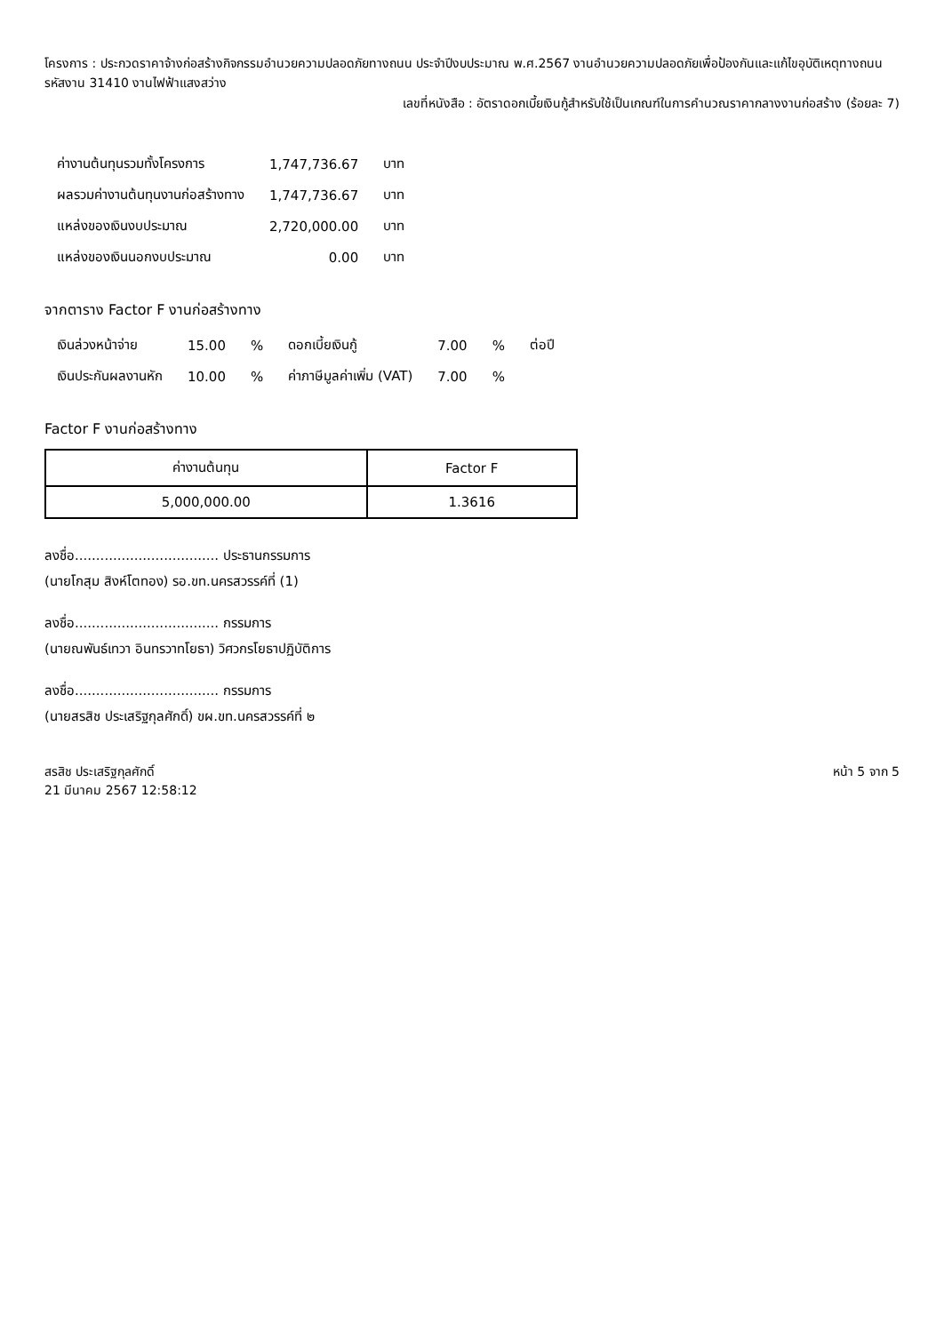โครงการ : ประกวดราคาจ้างก่อสร้างกิจกรรมอำนวยความปลอดภัยทางถนน ประจำปีงบประมาณ พ.ศ.2567 งานอำนวยความปลอดภัยเพื่อป้องกันและแก้ไขอุบัติเหตุทางถนน รหัสงาน 31410 งานไฟฟ้าแสงสว่าง
เลขที่หนังสือ : อัตราดอกเบี้ยเงินกู้สำหรับใช้เป็นเกณฑ์ในการคำนวณราคากลางงานก่อสร้าง (ร้อยละ 7)
| ค่างานต้นทุนรวมทั้งโครงการ | 1,747,736.67 | บาท |
| ผลรวมค่างานต้นทุนงานก่อสร้างทาง | 1,747,736.67 | บาท |
| แหล่งของเงินงบประมาณ | 2,720,000.00 | บาท |
| แหล่งของเงินนอกงบประมาณ | 0.00 | บาท |
จากตาราง Factor F งานก่อสร้างทาง
| เงินล่วงหน้าจ่าย | 15.00 | % | ดอกเบี้ยเงินกู้ | 7.00 | % | ต่อปี |
| เงินประกันผลงานหัก | 10.00 | % | ค่าภาษีมูลค่าเพิ่ม (VAT) | 7.00 | % | |
Factor F งานก่อสร้างทาง
| ค่างานต้นทุน | Factor F |
| --- | --- |
| 5,000,000.00 | 1.3616 |
ลงชื่อ.................................. ประธานกรรมการ
(นายโกสุม สิงห์โตทอง) รอ.ขท.นครสวรรค์ที่ (1)
ลงชื่อ.................................. กรรมการ
(นายณพันธ์เทวา อินทรวาทโยธา) วิศวกรโยธาปฏิบัติการ
ลงชื่อ.................................. กรรมการ
(นายสรสิช ประเสริฐกุลศักดิ์) ขผ.ขท.นครสวรรค์ที่ ๒
สรสิช ประเสริฐกุลศักดิ์
21 มีนาคม 2567 12:58:12
หน้า 5 จาก 5